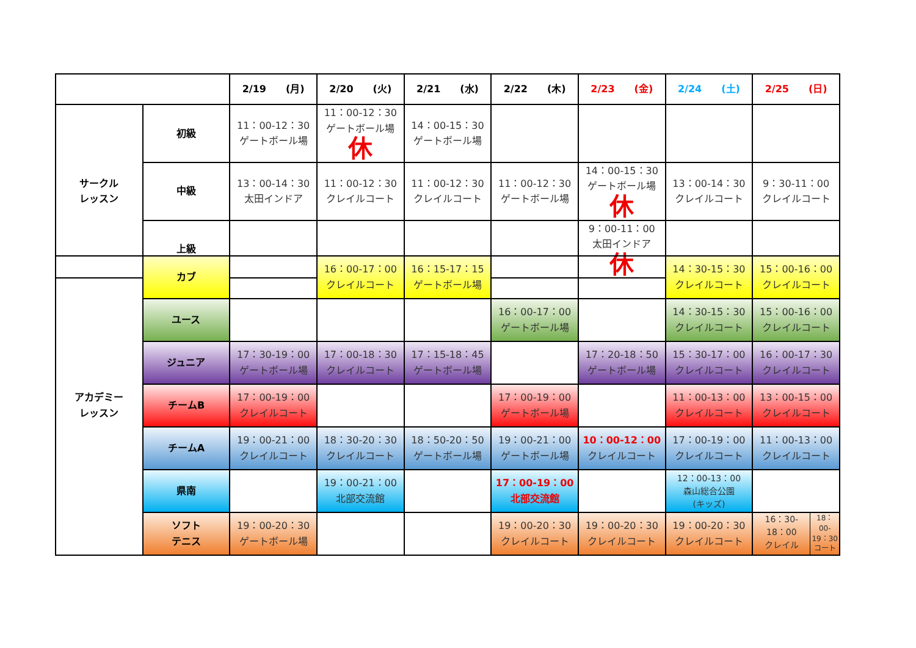| | | 2/19 (月) | 2/20 (火) | 2/21 (水) | 2/22 (木) | 2/23 (金) | 2/24 (土) | 2/25 (日) |
| --- | --- | --- | --- | --- | --- | --- | --- | --- |
| サークル レッスン | 初級 | 11：00-12：30 ゲートボール場 | 11：00-12：30 ゲートボール場 休 | 14：00-15：30 ゲートボール場 | | | | |
| | 中級 | 13：00-14：30 太田インドア | 11：00-12：30 クレイルコート | 11：00-12：30 クレイルコート | 11：00-12：30 ゲートボール場 | 14：00-15：30 ゲートボール場 休 | 13：00-14：30 クレイルコート | 9：30-11：00 クレイルコート |
| | 上級 | | | | | 9：00-11：00 太田インドア 休 | | |
| アカデミー レッスン | カブ | | 16：00-17：00 クレイルコート | 16：15-17：15 ゲートボール場 | | | 14：30-15：30 クレイルコート | 15：00-16：00 クレイルコート |
| | ユース | | | | 16：00-17：00 ゲートボール場 | | 14：30-15：30 クレイルコート | 15：00-16：00 クレイルコート |
| | ジュニア | 17：30-19：00 ゲートボール場 | 17：00-18：30 クレイルコート | 17：15-18：45 ゲートボール場 | | 17：20-18：50 ゲートボール場 | 15：30-17：00 クレイルコート | 16：00-17：30 クレイルコート |
| | チームB | 17：00-19：00 クレイルコート | | | 17：00-19：00 ゲートボール場 | | 11：00-13：00 クレイルコート | 13：00-15：00 クレイルコート |
| | チームA | 19：00-21：00 クレイルコート | 18：30-20：30 クレイルコート | 18：50-20：50 ゲートボール場 | 19：00-21：00 ゲートボール場 | 10：00-12：00 クレイルコート | 17：00-19：00 クレイルコート | 11：00-13：00 クレイルコート |
| | 県南 | | 19：00-21：00 北部交流館 | | 17：00-19：00 北部交流館 | | 12：00-13：00 森山総合公園 (キッズ) | |
| | ソフト テニス | 19：00-20：30 ゲートボール場 | | | 19：00-20：30 クレイルコート | 19：00-20：30 クレイルコート | 19：00-20：30 クレイルコート | 16：30- 18：00 クレイル 18：00- 19：30 コート |